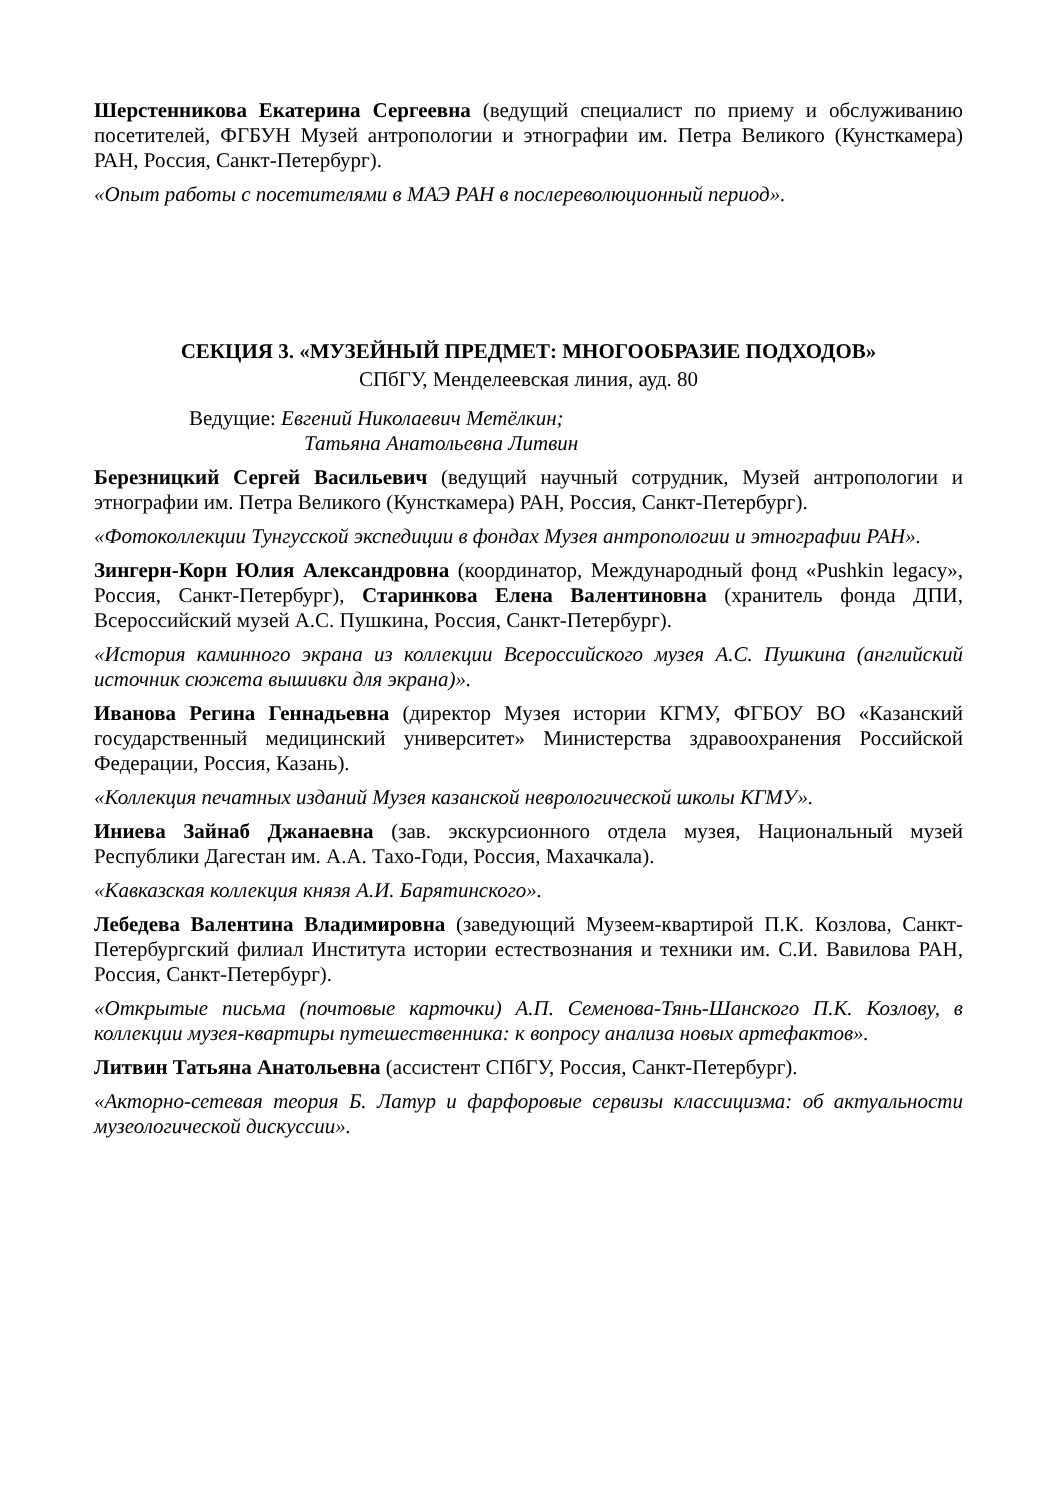Шерстенникова Екатерина Сергеевна (ведущий специалист по приему и обслуживанию посетителей, ФГБУН Музей антропологии и этнографии им. Петра Великого (Кунсткамера) РАН, Россия, Санкт-Петербург).
«Опыт работы с посетителями в МАЭ РАН в послереволюционный период».
СЕКЦИЯ 3. «МУЗЕЙНЫЙ ПРЕДМЕТ: МНОГООБРАЗИЕ ПОДХОДОВ»
СПбГУ, Менделеевская линия, ауд. 80
Ведущие: Евгений Николаевич Метёлкин;
Татьяна Анатольевна Литвин
Березницкий Сергей Васильевич (ведущий научный сотрудник, Музей антропологии и этнографии им. Петра Великого (Кунсткамера) РАН, Россия, Санкт-Петербург).
«Фотоколлекции Тунгусской экспедиции в фондах Музея антропологии и этнографии РАН».
Зингерн-Корн Юлия Александровна (координатор, Международный фонд «Pushkin legacy», Россия, Санкт-Петербург), Старинкова Елена Валентиновна (хранитель фонда ДПИ, Всероссийский музей А.С. Пушкина, Россия, Санкт-Петербург).
«История каминного экрана из коллекции Всероссийского музея А.С. Пушкина (английский источник сюжета вышивки для экрана)».
Иванова Регина Геннадьевна (директор Музея истории КГМУ, ФГБОУ ВО «Казанский государственный медицинский университет» Министерства здравоохранения Российской Федерации, Россия, Казань).
«Коллекция печатных изданий Музея казанской неврологической школы КГМУ».
Иниева Зайнаб Джанаевна (зав. экскурсионного отдела музея, Национальный музей Республики Дагестан им. А.А. Тахо-Годи, Россия, Махачкала).
«Кавказская коллекция князя А.И. Барятинского».
Лебедева Валентина Владимировна (заведующий Музеем-квартирой П.К. Козлова, Санкт-Петербургский филиал Института истории естествознания и техники им. С.И. Вавилова РАН, Россия, Санкт-Петербург).
«Открытые письма (почтовые карточки) А.П. Семенова-Тянь-Шанского П.К. Козлову, в коллекции музея-квартиры путешественника: к вопросу анализа новых артефактов».
Литвин Татьяна Анатольевна (ассистент СПбГУ, Россия, Санкт-Петербург).
«Акторно-сетевая теория Б. Латур и фарфоровые сервизы классицизма: об актуальности музеологической дискуссии».